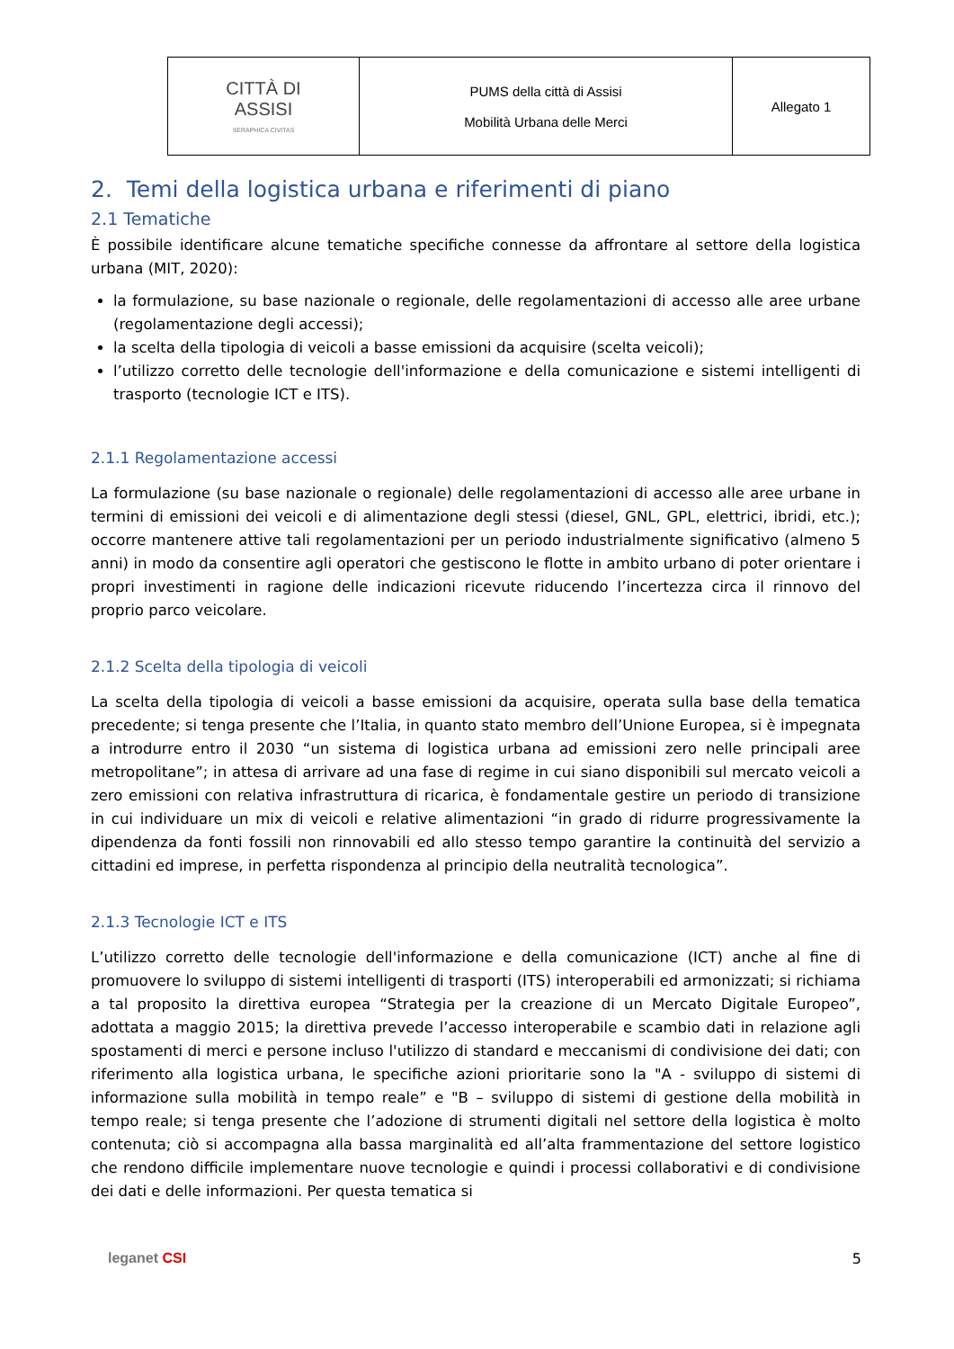| CITTÀ DI ASSISI SERAPHICA CIVITAS | PUMS della città di Assisi Mobilità Urbana delle Merci | Allegato 1 |
2. Temi della logistica urbana e riferimenti di piano
2.1 Tematiche
È possibile identificare alcune tematiche specifiche connesse da affrontare al settore della logistica urbana (MIT, 2020):
la formulazione, su base nazionale o regionale, delle regolamentazioni di accesso alle aree urbane (regolamentazione degli accessi);
la scelta della tipologia di veicoli a basse emissioni da acquisire (scelta veicoli);
l’utilizzo corretto delle tecnologie dell'informazione e della comunicazione e sistemi intelligenti di trasporto (tecnologie ICT e ITS).
2.1.1 Regolamentazione accessi
La formulazione (su base nazionale o regionale) delle regolamentazioni di accesso alle aree urbane in termini di emissioni dei veicoli e di alimentazione degli stessi (diesel, GNL, GPL, elettrici, ibridi, etc.); occorre mantenere attive tali regolamentazioni per un periodo industrialmente significativo (almeno 5 anni) in modo da consentire agli operatori che gestiscono le flotte in ambito urbano di poter orientare i propri investimenti in ragione delle indicazioni ricevute riducendo l’incertezza circa il rinnovo del proprio parco veicolare.
2.1.2 Scelta della tipologia di veicoli
La scelta della tipologia di veicoli a basse emissioni da acquisire, operata sulla base della tematica precedente; si tenga presente che l’Italia, in quanto stato membro dell’Unione Europea, si è impegnata a introdurre entro il 2030 “un sistema di logistica urbana ad emissioni zero nelle principali aree metropolitane”; in attesa di arrivare ad una fase di regime in cui siano disponibili sul mercato veicoli a zero emissioni con relativa infrastruttura di ricarica, è fondamentale gestire un periodo di transizione in cui individuare un mix di veicoli e relative alimentazioni “in grado di ridurre progressivamente la dipendenza da fonti fossili non rinnovabili ed allo stesso tempo garantire la continuità del servizio a cittadini ed imprese, in perfetta rispondenza al principio della neutralità tecnologica”.
2.1.3 Tecnologie ICT e ITS
L’utilizzo corretto delle tecnologie dell'informazione e della comunicazione (ICT) anche al fine di promuovere lo sviluppo di sistemi intelligenti di trasporti (ITS) interoperabili ed armonizzati; si richiama a tal proposito la direttiva europea “Strategia per la creazione di un Mercato Digitale Europeo”, adottata a maggio 2015; la direttiva prevede l’accesso interoperabile e scambio dati in relazione agli spostamenti di merci e persone incluso l'utilizzo di standard e meccanismi di condivisione dei dati; con riferimento alla logistica urbana, le specifiche azioni prioritarie sono la "A - sviluppo di sistemi di informazione sulla mobilità in tempo reale” e "B – sviluppo di sistemi di gestione della mobilità in tempo reale; si tenga presente che l’adozione di strumenti digitali nel settore della logistica è molto contenuta; ciò si accompagna alla bassa marginalità ed all’alta frammentazione del settore logistico che rendono difficile implementare nuove tecnologie e quindi i processi collaborativi e di condivisione dei dati e delle informazioni. Per questa tematica si
leganet CSI 5